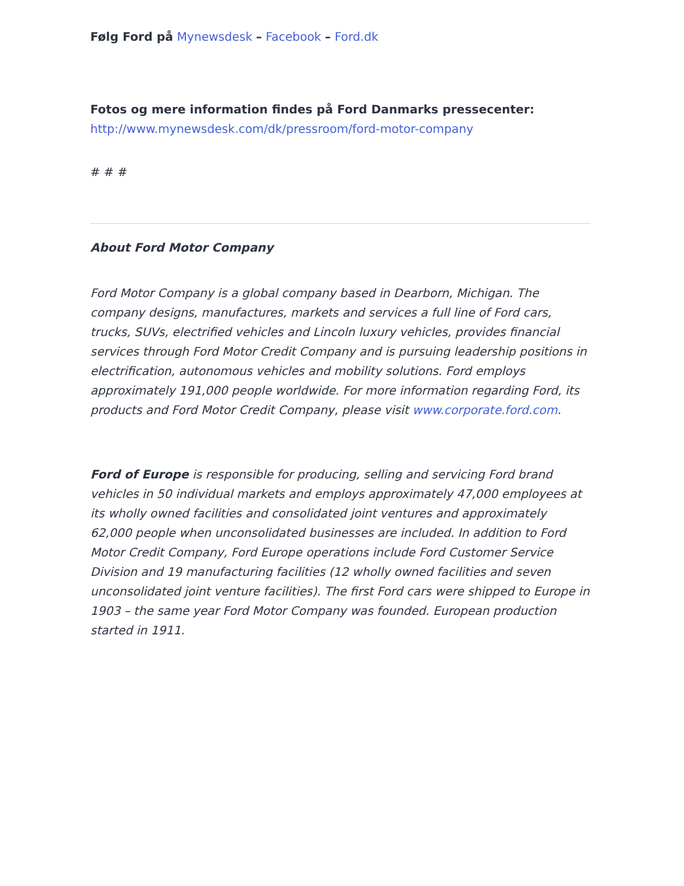Følg Ford på Mynewsdesk – Facebook – Ford.dk
Fotos og mere information findes på Ford Danmarks pressecenter:
http://www.mynewsdesk.com/dk/pressroom/ford-motor-company
# # #
About Ford Motor Company
Ford Motor Company is a global company based in Dearborn, Michigan. The company designs, manufactures, markets and services a full line of Ford cars, trucks, SUVs, electrified vehicles and Lincoln luxury vehicles, provides financial services through Ford Motor Credit Company and is pursuing leadership positions in electrification, autonomous vehicles and mobility solutions. Ford employs approximately 191,000 people worldwide. For more information regarding Ford, its products and Ford Motor Credit Company, please visit www.corporate.ford.com.
Ford of Europe is responsible for producing, selling and servicing Ford brand vehicles in 50 individual markets and employs approximately 47,000 employees at its wholly owned facilities and consolidated joint ventures and approximately 62,000 people when unconsolidated businesses are included. In addition to Ford Motor Credit Company, Ford Europe operations include Ford Customer Service Division and 19 manufacturing facilities (12 wholly owned facilities and seven unconsolidated joint venture facilities). The first Ford cars were shipped to Europe in 1903 – the same year Ford Motor Company was founded. European production started in 1911.